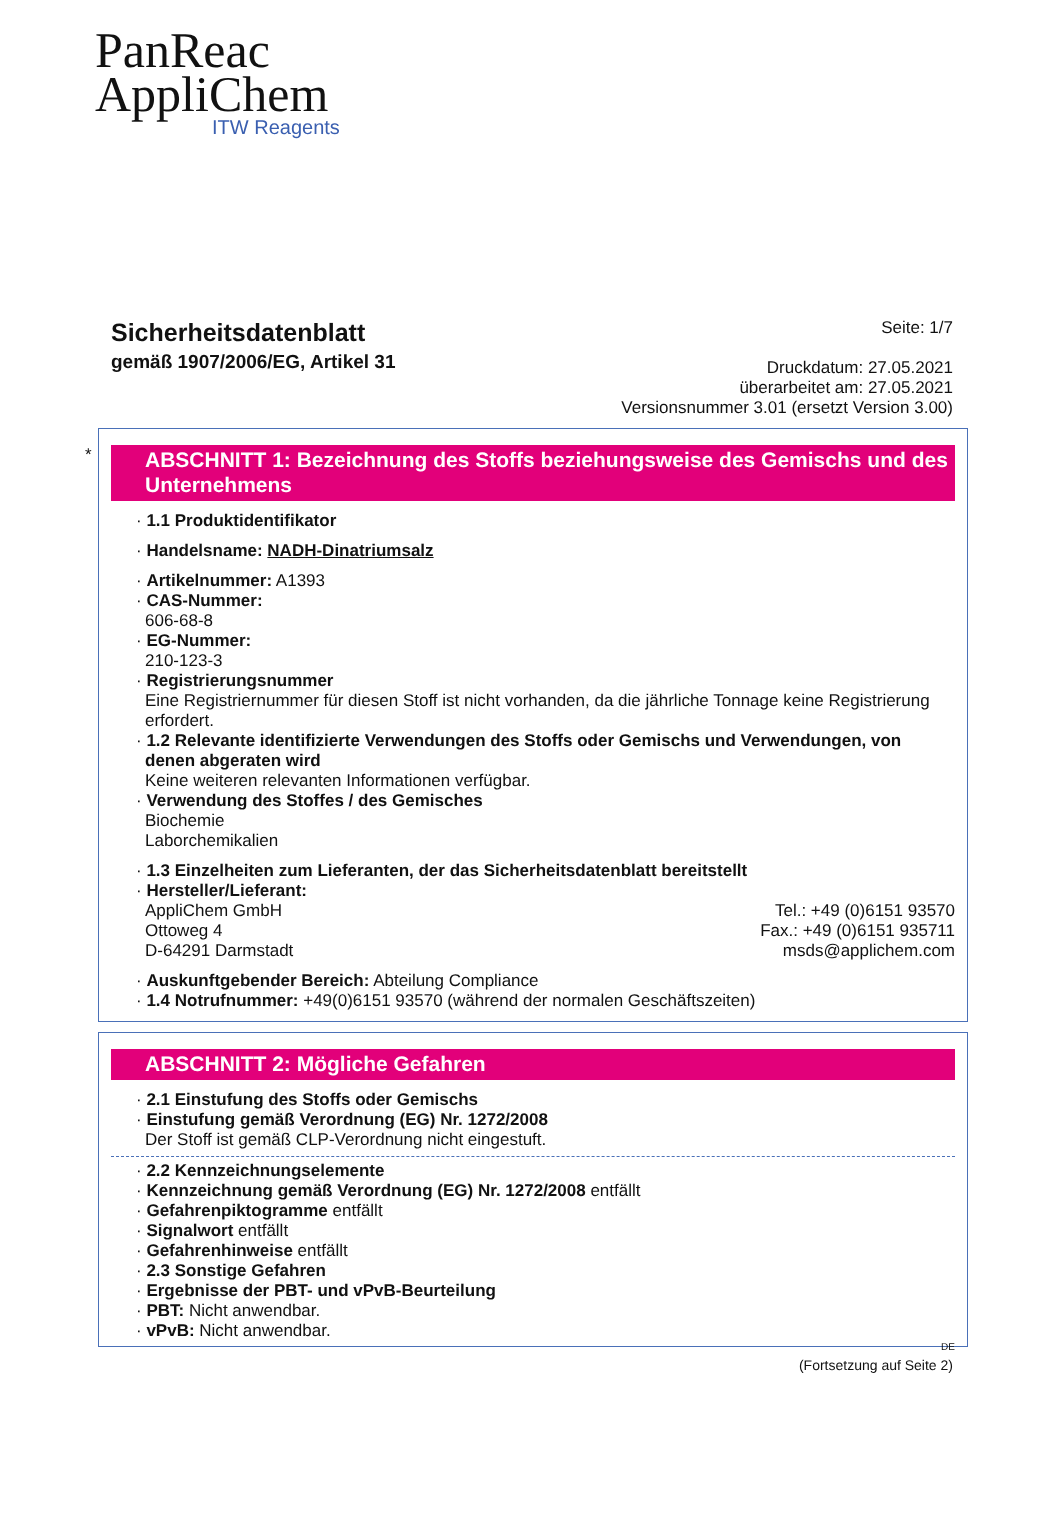PanReac
AppliChem
ITW Reagents
Sicherheitsdatenblatt
gemäß 1907/2006/EG, Artikel 31
Seite: 1/7
Druckdatum: 27.05.2021
überarbeitet am: 27.05.2021
Versionsnummer 3.01 (ersetzt Version 3.00)
*
ABSCHNITT 1: Bezeichnung des Stoffs beziehungsweise des Gemischs und des Unternehmens
· 1.1 Produktidentifikator
· Handelsname: NADH-Dinatriumsalz
· Artikelnummer: A1393
· CAS-Nummer:
606-68-8
· EG-Nummer:
210-123-3
· Registrierungsnummer
Eine Registriernummer für diesen Stoff ist nicht vorhanden, da die jährliche Tonnage keine Registrierung erfordert.
· 1.2 Relevante identifizierte Verwendungen des Stoffs oder Gemischs und Verwendungen, von denen abgeraten wird
Keine weiteren relevanten Informationen verfügbar.
· Verwendung des Stoffes / des Gemisches
Biochemie
Laborchemikalien
· 1.3 Einzelheiten zum Lieferanten, der das Sicherheitsdatenblatt bereitstellt
· Hersteller/Lieferant:
AppliChem GmbH
Ottoweg 4
D-64291 Darmstadt
Tel.: +49 (0)6151 93570
Fax.: +49 (0)6151 935711
msds@applichem.com
· Auskunftgebender Bereich: Abteilung Compliance
· 1.4 Notrufnummer: +49(0)6151 93570 (während der normalen Geschäftszeiten)
ABSCHNITT 2: Mögliche Gefahren
· 2.1 Einstufung des Stoffs oder Gemischs
· Einstufung gemäß Verordnung (EG) Nr. 1272/2008
Der Stoff ist gemäß CLP-Verordnung nicht eingestuft.
· 2.2 Kennzeichnungselemente
· Kennzeichnung gemäß Verordnung (EG) Nr. 1272/2008 entfällt
· Gefahrenpiktogramme entfällt
· Signalwort entfällt
· Gefahrenhinweise entfällt
· 2.3 Sonstige Gefahren
· Ergebnisse der PBT- und vPvB-Beurteilung
· PBT: Nicht anwendbar.
· vPvB: Nicht anwendbar.
DE
(Fortsetzung auf Seite 2)